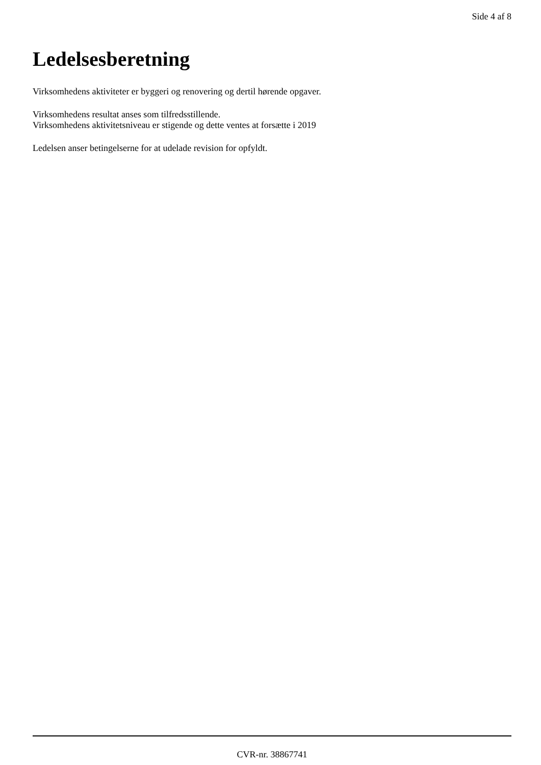Side 4 af 8
Ledelsesberetning
Virksomhedens aktiviteter er byggeri og renovering og dertil hørende opgaver.
Virksomhedens resultat anses som tilfredsstillende.
Virksomhedens aktivitetsniveau er stigende og dette ventes at forsætte i 2019
Ledelsen anser betingelserne for at udelade revision for opfyldt.
CVR-nr. 38867741